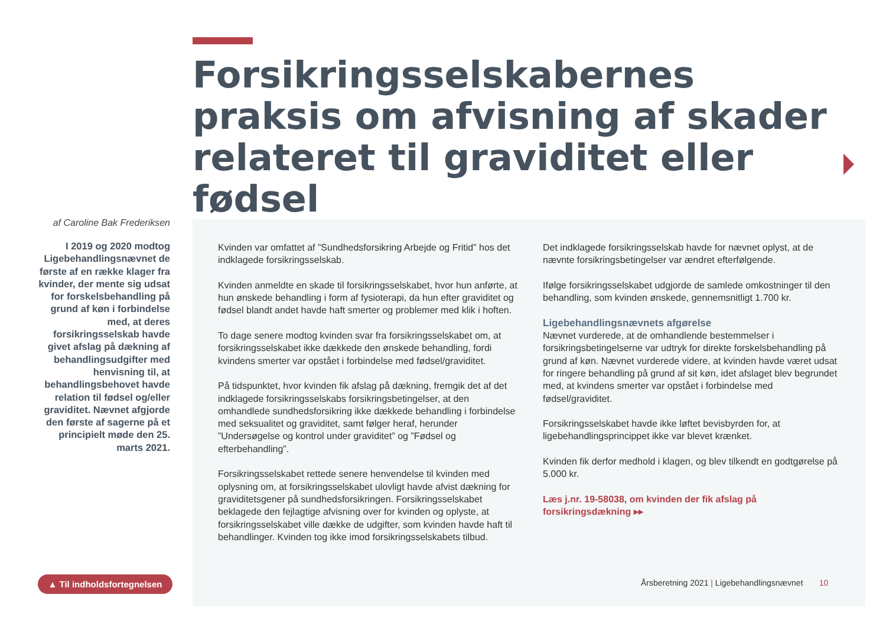Forsikringsselskabernes praksis om afvisning af skader relateret til graviditet eller fødsel
af Caroline Bak Frederiksen
I 2019 og 2020 modtog Ligebehandlingsnævnet de første af en række klager fra kvinder, der mente sig udsat for forskelsbehandling på grund af køn i forbindelse med, at deres forsikringsselskab havde givet afslag på dækning af behandlingsudgifter med henvisning til, at behandlingsbehovet havde relation til fødsel og/eller graviditet. Nævnet afgjorde den første af sagerne på et principielt møde den 25. marts 2021.
Kvinden var omfattet af ”Sundhedsforsikring Arbejde og Fritid” hos det indklagede forsikringsselskab.
Kvinden anmeldte en skade til forsikringsselskabet, hvor hun anførte, at hun ønskede behandling i form af fysioterapi, da hun efter graviditet og fødsel blandt andet havde haft smerter og problemer med klik i hoften.
To dage senere modtog kvinden svar fra forsikringsselskabet om, at forsikringsselskabet ikke dækkede den ønskede behandling, fordi kvindens smerter var opstået i forbindelse med fødsel/graviditet.
På tidspunktet, hvor kvinden fik afslag på dækning, fremgik det af det indklagede forsikringsselskabs forsikringsbetingelser, at den omhandlede sundhedsforsikring ikke dækkede behandling i forbindelse med seksualitet og graviditet, samt følger heraf, herunder ”Undersøgelse og kontrol under graviditet” og ”Fødsel og efterbehandling”.
Forsikringsselskabet rettede senere henvendelse til kvinden med oplysning om, at forsikringsselskabet ulovligt havde afvist dækning for graviditetsgener på sundhedsforsikringen. Forsikringsselskabet beklagede den fejlagtige afvisning over for kvinden og oplyste, at forsikringsselskabet ville dække de udgifter, som kvinden havde haft til behandlinger. Kvinden tog ikke imod forsikringsselskabets tilbud.
Det indklagede forsikringsselskab havde for nævnet oplyst, at de nævnte forsikringsbetingelser var ændret efterfølgende.
Ifølge forsikringsselskabet udgjorde de samlede omkostninger til den behandling, som kvinden ønskede, gennemsnitligt 1.700 kr.
Ligebehandlingsnævnets afgørelse
Nævnet vurderede, at de omhandlende bestemmelser i forsikringsbetingelserne var udtryk for direkte forskelsbehandling på grund af køn. Nævnet vurderede videre, at kvinden havde været udsat for ringere behandling på grund af sit køn, idet afslaget blev begrundet med, at kvindens smerter var opstået i forbindelse med fødsel/graviditet.
Forsikringsselskabet havde ikke løftet bevisbyrden for, at ligebehandlingsprincippet ikke var blevet krænket.
Kvinden fik derfor medhold i klagen, og blev tilkendt en godtgørelse på 5.000 kr.
Læs j.nr. 19-58038, om kvinden der fik afslag på forsikringsdækning ▸▸
▲ Til indholdsfortegnelsen
Årsberetning 2021 | Ligebehandlingsnævnet 10